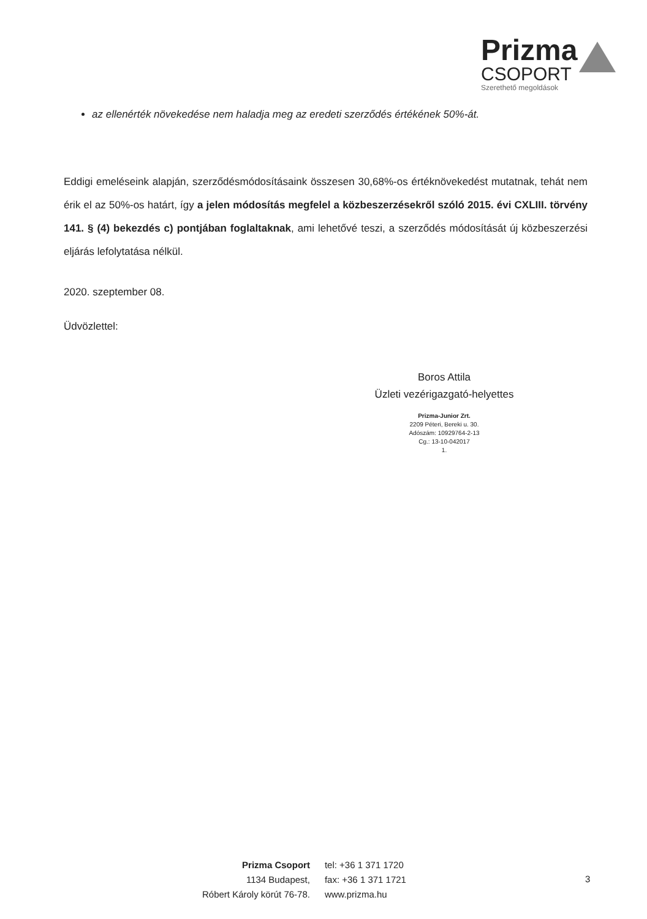Prizma
CSOPORT
Szerethető megoldások
az ellenérték növekedése nem haladja meg az eredeti szerződés értékének 50%-át.
Eddigi emeléseink alapján, szerződésmódosításaink összesen 30,68%-os értéknövekedést mutatnak, tehát nem érik el az 50%-os határt, így a jelen módosítás megfelel a közbeszerzésekről szóló 2015. évi CXLIII. törvény 141. § (4) bekezdés c) pontjában foglaltaknak, ami lehetővé teszi, a szerződés módosítását új közbeszerzési eljárás lefolytatása nélkül.
2020. szeptember 08.
Üdvözlettel:
Boros Attila
Üzleti vezérigazgató-helyettes
Prizma-Junior Zrt.
2209 Péteri, Bereki u. 30.
Adószám: 10929764-2-13
Cg.: 13-10-042017
1.
Prizma Csoport
1134 Budapest,
Róbert Károly körút 76-78.
tel: +36 1 371 1720
fax: +36 1 371 1721
www.prizma.hu
3